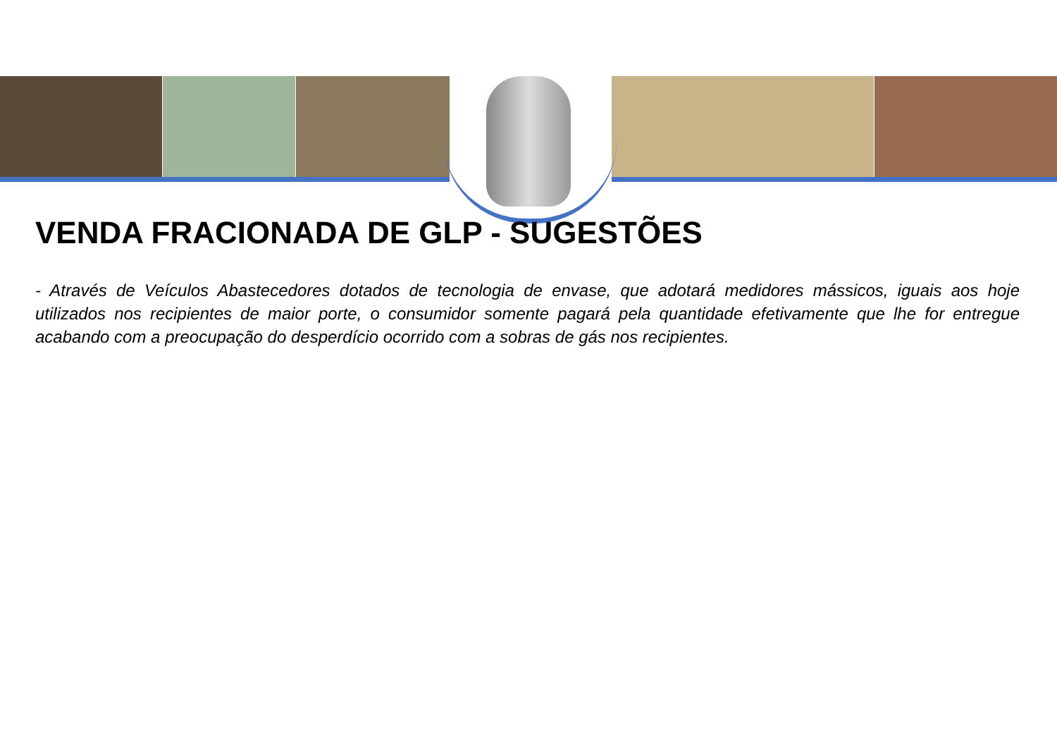VENDA FRACIONADA DE GLP - SUGESTÕES
- Através de Veículos Abastecedores dotados de tecnologia de envase, que adotará medidores mássicos, iguais aos hoje utilizados nos recipientes de maior porte, o consumidor somente pagará pela quantidade efetivamente que lhe for entregue acabando com a preocupação do desperdício ocorrido com a sobras de gás nos recipientes.